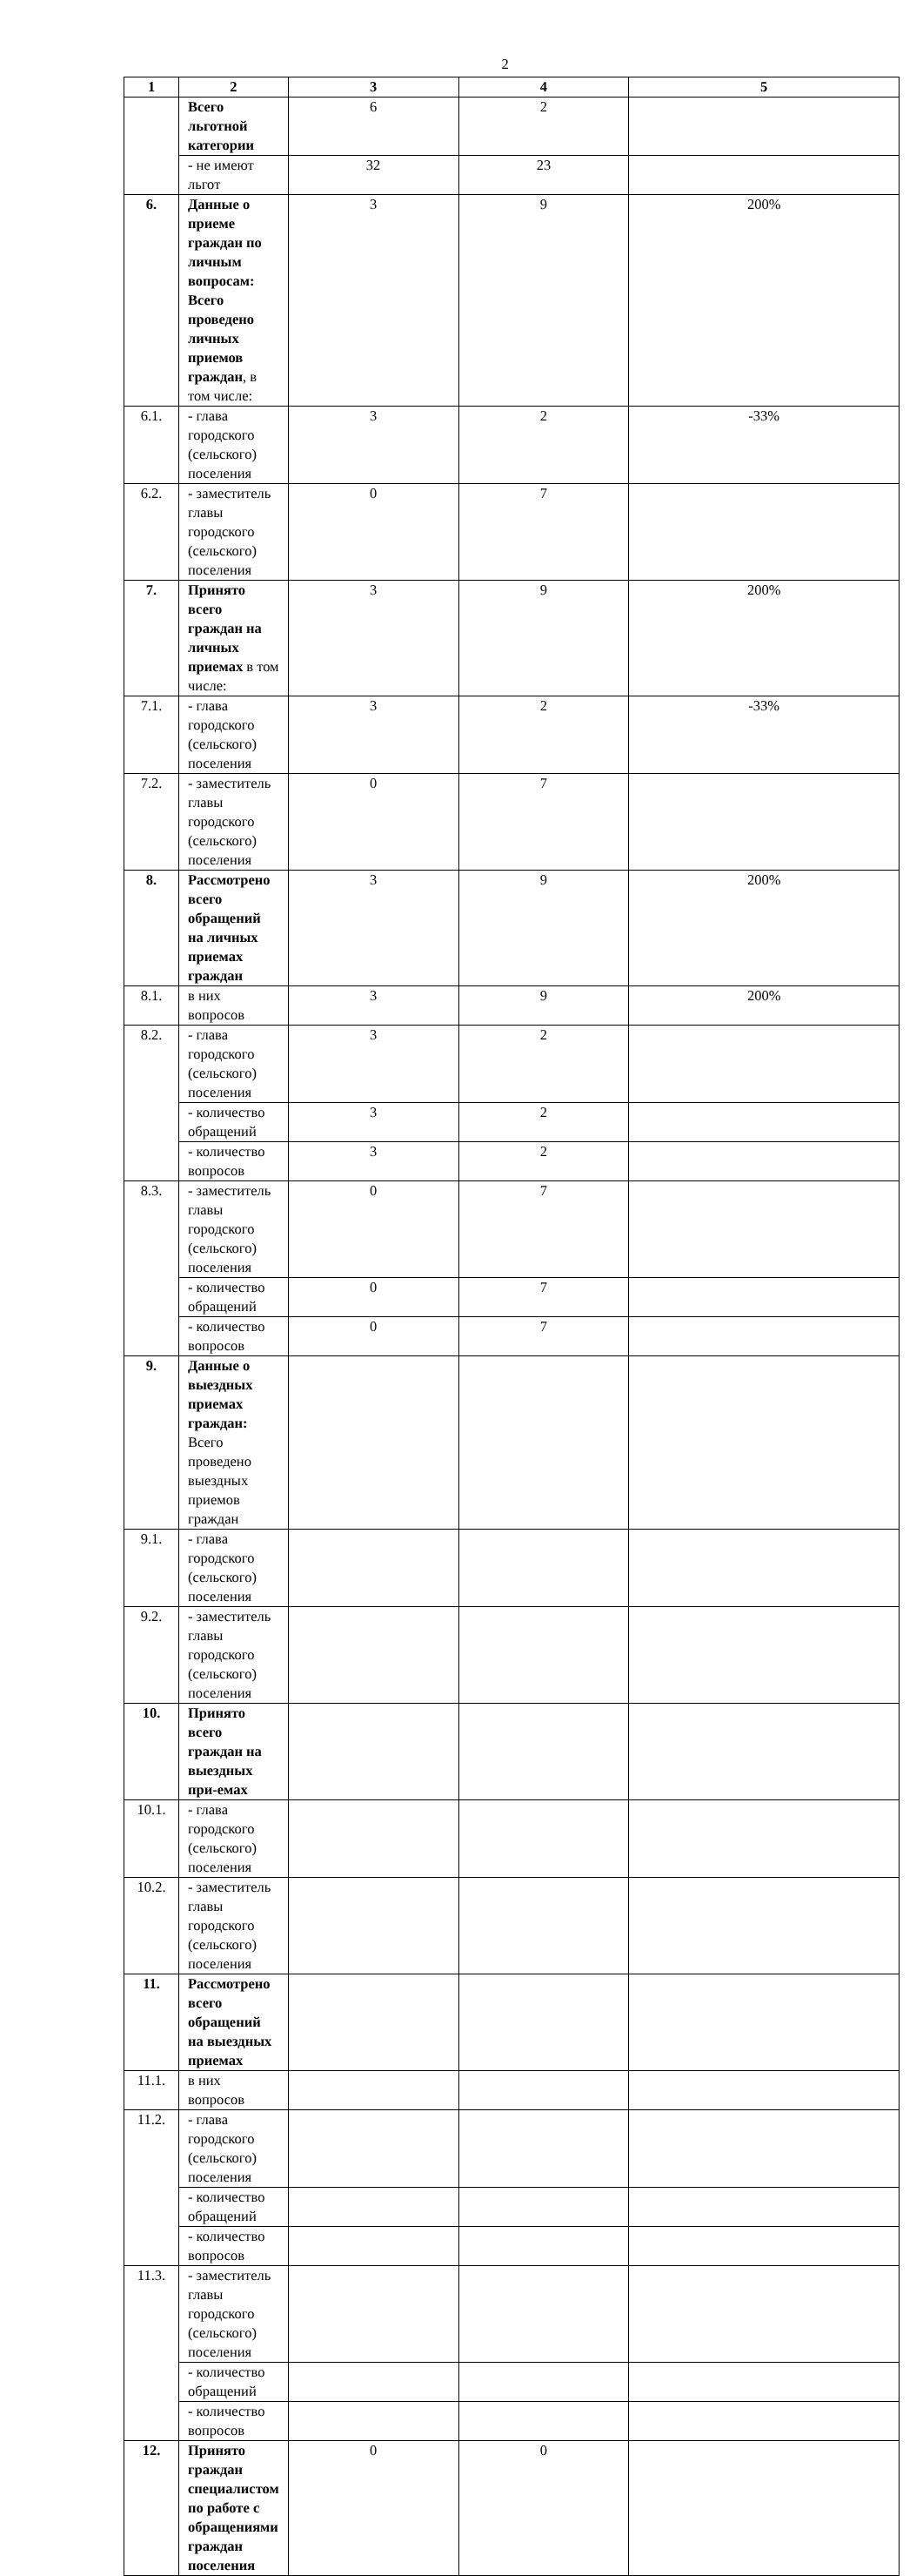2
| 1 | 2 | 3 | 4 | 5 |
| --- | --- | --- | --- | --- |
| | Всего льготной категории | 6 | 2 | |
| | - не имеют льгот | 32 | 23 | |
| 6. | Данные о приеме граждан по личным вопросам: Всего проведено личных приемов граждан , в том числе: | 3 | 9 | 200% |
| 6.1. | - глава городского (сельского) поселения | 3 | 2 | -33% |
| 6.2. | - заместитель главы городского (сельского) поселения | 0 | 7 | |
| 7. | Принято всего граждан на личных приемах в том числе: | 3 | 9 | 200% |
| 7.1. | - глава городского (сельского) поселения | 3 | 2 | -33% |
| 7.2. | - заместитель главы городского (сельского) поселения | 0 | 7 | |
| 8. | Рассмотрено всего обращений на личных приемах граждан | 3 | 9 | 200% |
| 8.1. | в них вопросов | 3 | 9 | 200% |
| 8.2. | - глава городского (сельского) поселения | 3 | 2 | |
| | - количество обращений | 3 | 2 | |
| | - количество вопросов | 3 | 2 | |
| 8.3. | - заместитель главы городского (сельского) поселения | 0 | 7 | |
| | - количество обращений | 0 | 7 | |
| | - количество вопросов | 0 | 7 | |
| 9. | Данные о выездных приемах граждан: Всего проведено выездных приемов граждан | | | |
| 9.1. | - глава городского (сельского) поселения | | | |
| 9.2. | - заместитель главы городского (сельского) поселения | | | |
| 10. | Принято всего граждан на выездных при-емах | | | |
| 10.1. | - глава городского (сельского) поселения | | | |
| 10.2. | - заместитель главы городского (сельского) поселения | | | |
| 11. | Рассмотрено всего обращений на выездных приемах | | | |
| 11.1. | в них вопросов | | | |
| 11.2. | - глава городского (сельского) поселения | | | |
| | - количество обращений | | | |
| | - количество вопросов | | | |
| 11.3. | - заместитель главы городского (сельского) поселения | | | |
| | - количество обращений | | | |
| | - количество вопросов | | | |
| 12. | Принято граждан специалистом по работе с обращениями граждан поселения | 0 | 0 | |